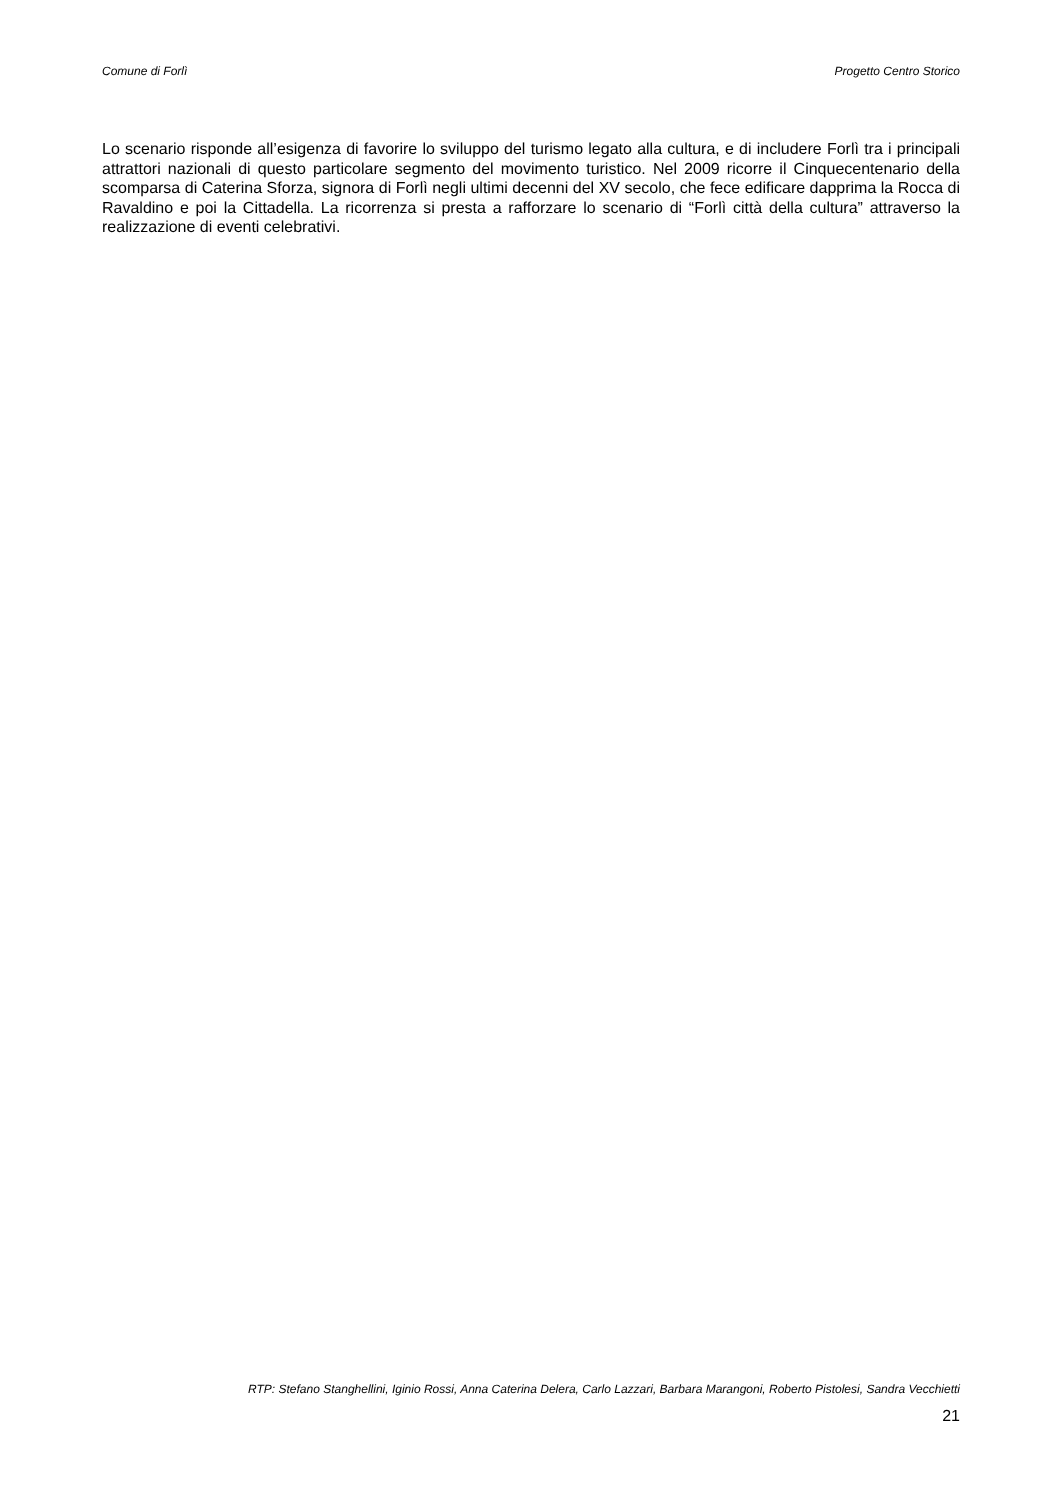Comune di Forlì Progetto Centro Storico
Lo scenario risponde all’esigenza di favorire lo sviluppo del turismo legato alla cultura, e di includere Forlì tra i principali attrattori nazionali di questo particolare segmento del movimento turistico. Nel 2009 ricorre il Cinquecentenario della scomparsa di Caterina Sforza, signora di Forlì negli ultimi decenni del XV secolo, che fece edificare dapprima la Rocca di Ravaldino e poi la Cittadella. La ricorrenza si presta a rafforzare lo scenario di “Forlì città della cultura” attraverso la realizzazione di eventi celebrativi.
RTP: Stefano Stanghellini, Iginio Rossi, Anna Caterina Delera, Carlo Lazzari, Barbara Marangoni, Roberto Pistolesi, Sandra Vecchietti
21